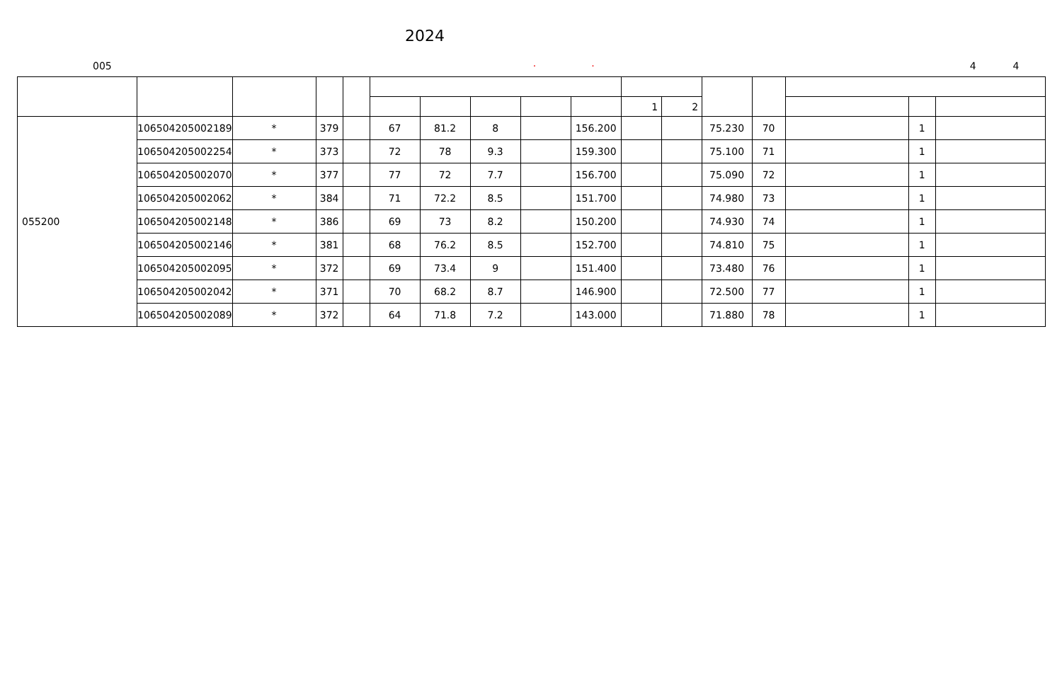2024
005 · · 4 4
| | | | | | | | | | | 1 | 2 | | | | | |
| --- | --- | --- | --- | --- | --- | --- | --- | --- | --- | --- | --- | --- | --- | --- | --- | --- |
| 055200 | 106504205002189 | * | 379 | | 67 | 81.2 | 8 | | 156.200 | | | 75.230 | 70 | | 1 | |
| | 106504205002254 | * | 373 | | 72 | 78 | 9.3 | | 159.300 | | | 75.100 | 71 | | 1 | |
| | 106504205002070 | * | 377 | | 77 | 72 | 7.7 | | 156.700 | | | 75.090 | 72 | | 1 | |
| | 106504205002062 | * | 384 | | 71 | 72.2 | 8.5 | | 151.700 | | | 74.980 | 73 | | 1 | |
| | 106504205002148 | * | 386 | | 69 | 73 | 8.2 | | 150.200 | | | 74.930 | 74 | | 1 | |
| | 106504205002146 | * | 381 | | 68 | 76.2 | 8.5 | | 152.700 | | | 74.810 | 75 | | 1 | |
| | 106504205002095 | * | 372 | | 69 | 73.4 | 9 | | 151.400 | | | 73.480 | 76 | | 1 | |
| | 106504205002042 | * | 371 | | 70 | 68.2 | 8.7 | | 146.900 | | | 72.500 | 77 | | 1 | |
| | 106504205002089 | * | 372 | | 64 | 71.8 | 7.2 | | 143.000 | | | 71.880 | 78 | | 1 | |